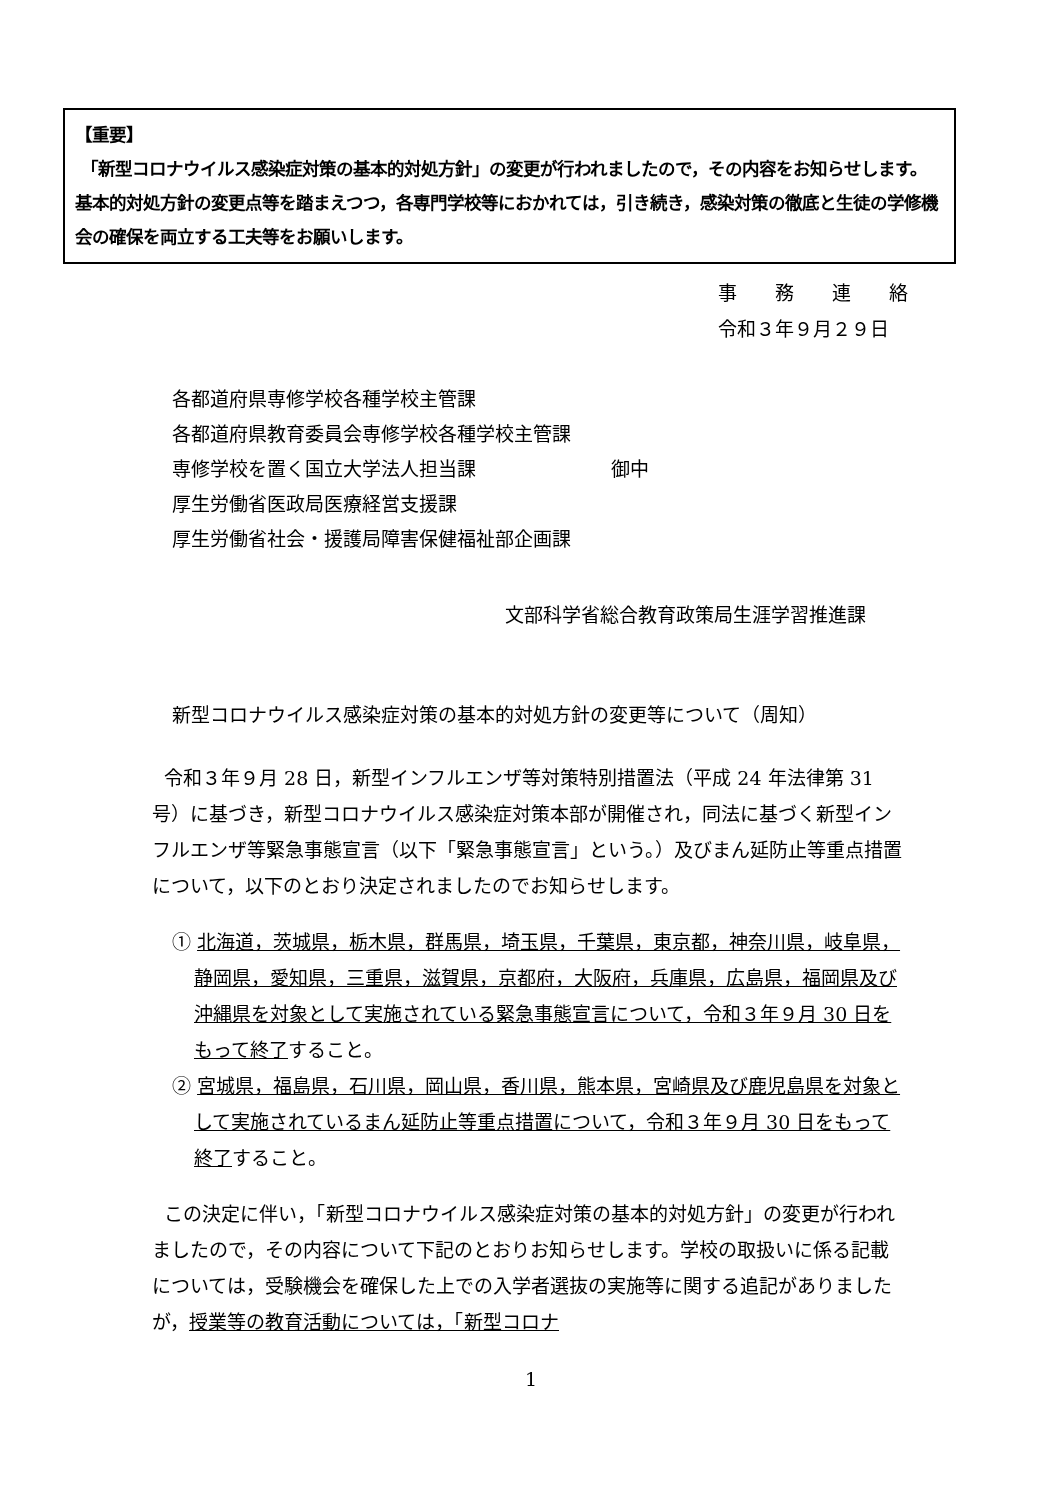【重要】
「新型コロナウイルス感染症対策の基本的対処方針」の変更が行われましたので，その内容をお知らせします。基本的対処方針の変更点等を踏まえつつ，各専門学校等におかれては，引き続き，感染対策の徹底と生徒の学修機会の確保を両立する工夫等をお願いします。
事　　務　　連　　絡
令和３年９月２９日
各都道府県専修学校各種学校主管課
各都道府県教育委員会専修学校各種学校主管課
専修学校を置く国立大学法人担当課
厚生労働省医政局医療経営支援課
厚生労働省社会・援護局障害保健福祉部企画課
御中
文部科学省総合教育政策局生涯学習推進課
新型コロナウイルス感染症対策の基本的対処方針の変更等について（周知）
令和３年９月 28 日，新型インフルエンザ等対策特別措置法（平成 24 年法律第 31 号）に基づき，新型コロナウイルス感染症対策本部が開催され，同法に基づく新型インフルエンザ等緊急事態宣言（以下「緊急事態宣言」という。）及びまん延防止等重点措置について，以下のとおり決定されましたのでお知らせします。
① 北海道，茨城県，栃木県，群馬県，埼玉県，千葉県，東京都，神奈川県，岐阜県，静岡県，愛知県，三重県，滋賀県，京都府，大阪府，兵庫県，広島県，福岡県及び沖縄県を対象として実施されている緊急事態宣言について，令和３年９月 30 日をもって終了すること。
② 宮城県，福島県，石川県，岡山県，香川県，熊本県，宮崎県及び鹿児島県を対象として実施されているまん延防止等重点措置について，令和３年９月 30 日をもって終了すること。
この決定に伴い，「新型コロナウイルス感染症対策の基本的対処方針」の変更が行われましたので，その内容について下記のとおりお知らせします。学校の取扱いに係る記載については，受験機会を確保した上での入学者選抜の実施等に関する追記がありましたが，授業等の教育活動については，「新型コロナ
1